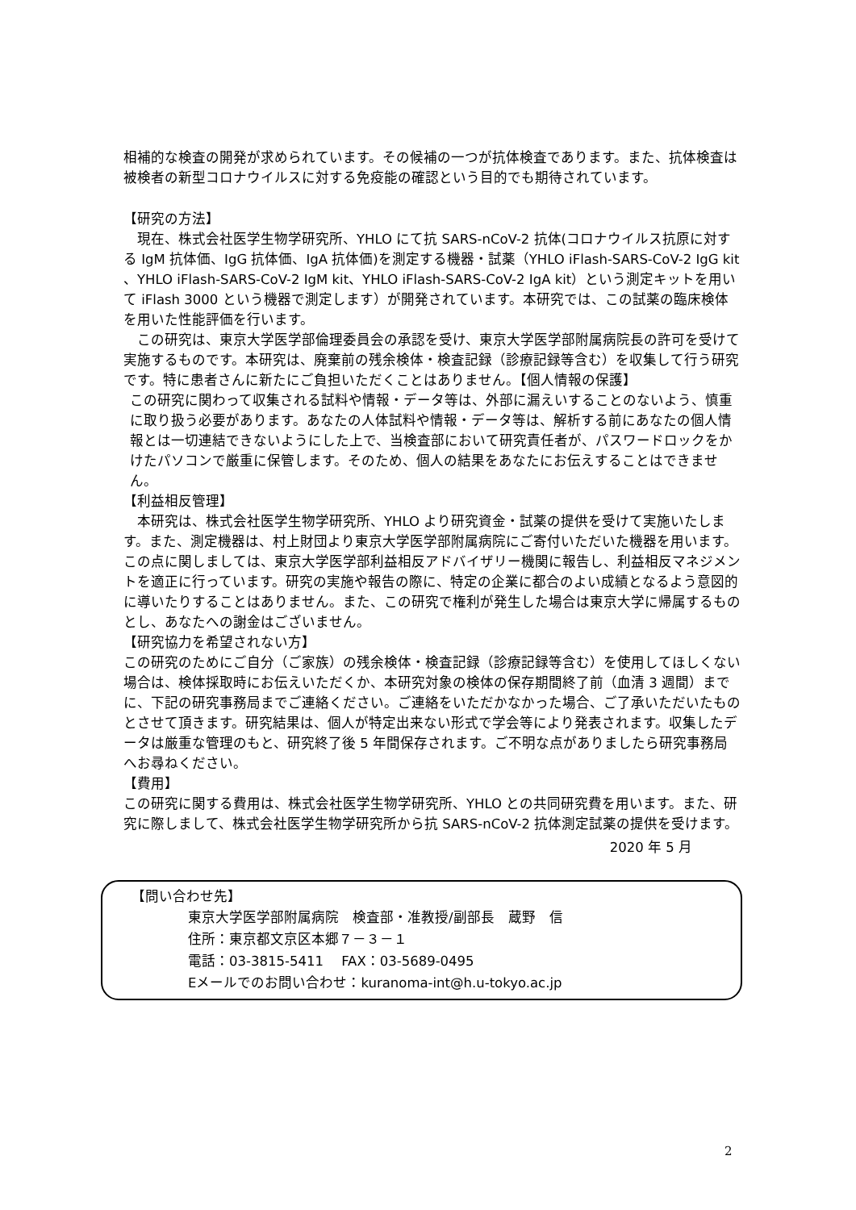相補的な検査の開発が求められています。その候補の一つが抗体検査であります。また、抗体検査は被検者の新型コロナウイルスに対する免疫能の確認という目的でも期待されています。
【研究の方法】
　現在、株式会社医学生物学研究所、YHLO にて抗 SARS-nCoV-2 抗体(コロナウイルス抗原に対する IgM 抗体価、IgG 抗体価、IgA 抗体価)を測定する機器・試薬（YHLO iFlash-SARS-CoV-2 IgG kit 、YHLO iFlash-SARS-CoV-2 IgM kit、YHLO iFlash-SARS-CoV-2 IgA kit）という測定キットを用いて iFlash 3000 という機器で測定します）が開発されています。本研究では、この試薬の臨床検体を用いた性能評価を行います。
　この研究は、東京大学医学部倫理委員会の承認を受け、東京大学医学部附属病院長の許可を受けて実施するものです。本研究は、廃棄前の残余検体・検査記録（診療記録等含む）を収集して行う研究です。特に患者さんに新たにご負担いただくことはありません。【個人情報の保護】
この研究に関わって収集される試料や情報・データ等は、外部に漏えいすることのないよう、慎重に取り扱う必要があります。あなたの人体試料や情報・データ等は、解析する前にあなたの個人情報とは一切連結できないようにした上で、当検査部において研究責任者が、パスワードロックをかけたパソコンで厳重に保管します。そのため、個人の結果をあなたにお伝えすることはできません。
【利益相反管理】
　本研究は、株式会社医学生物学研究所、YHLO より研究資金・試薬の提供を受けて実施いたします。また、測定機器は、村上財団より東京大学医学部附属病院にご寄付いただいた機器を用います。この点に関しましては、東京大学医学部利益相反アドバイザリー機関に報告し、利益相反マネジメントを適正に行っています。研究の実施や報告の際に、特定の企業に都合のよい成績となるよう意図的に導いたりすることはありません。また、この研究で権利が発生した場合は東京大学に帰属するものとし、あなたへの謝金はございません。
【研究協力を希望されない方】
この研究のためにご自分（ご家族）の残余検体・検査記録（診療記録等含む）を使用してほしくない場合は、検体採取時にお伝えいただくか、本研究対象の検体の保存期間終了前（血清 3 週間）までに、下記の研究事務局までご連絡ください。ご連絡をいただかなかった場合、ご了承いただいたものとさせて頂きます。研究結果は、個人が特定出来ない形式で学会等により発表されます。収集したデータは厳重な管理のもと、研究終了後 5 年間保存されます。ご不明な点がありましたら研究事務局へお尋ねください。
【費用】
この研究に関する費用は、株式会社医学生物学研究所、YHLO との共同研究費を用います。また、研究に際しまして、株式会社医学生物学研究所から抗 SARS-nCoV-2 抗体測定試薬の提供を受けます。
2020 年 5 月
【問い合わせ先】
東京大学医学部附属病院　検査部・准教授/副部長　蔵野　信
住所：東京都文京区本郷７－３－１
電話：03-3815-5411　 FAX：03-5689-0495
Eメールでのお問い合わせ：kuranoma-int@h.u-tokyo.ac.jp
2